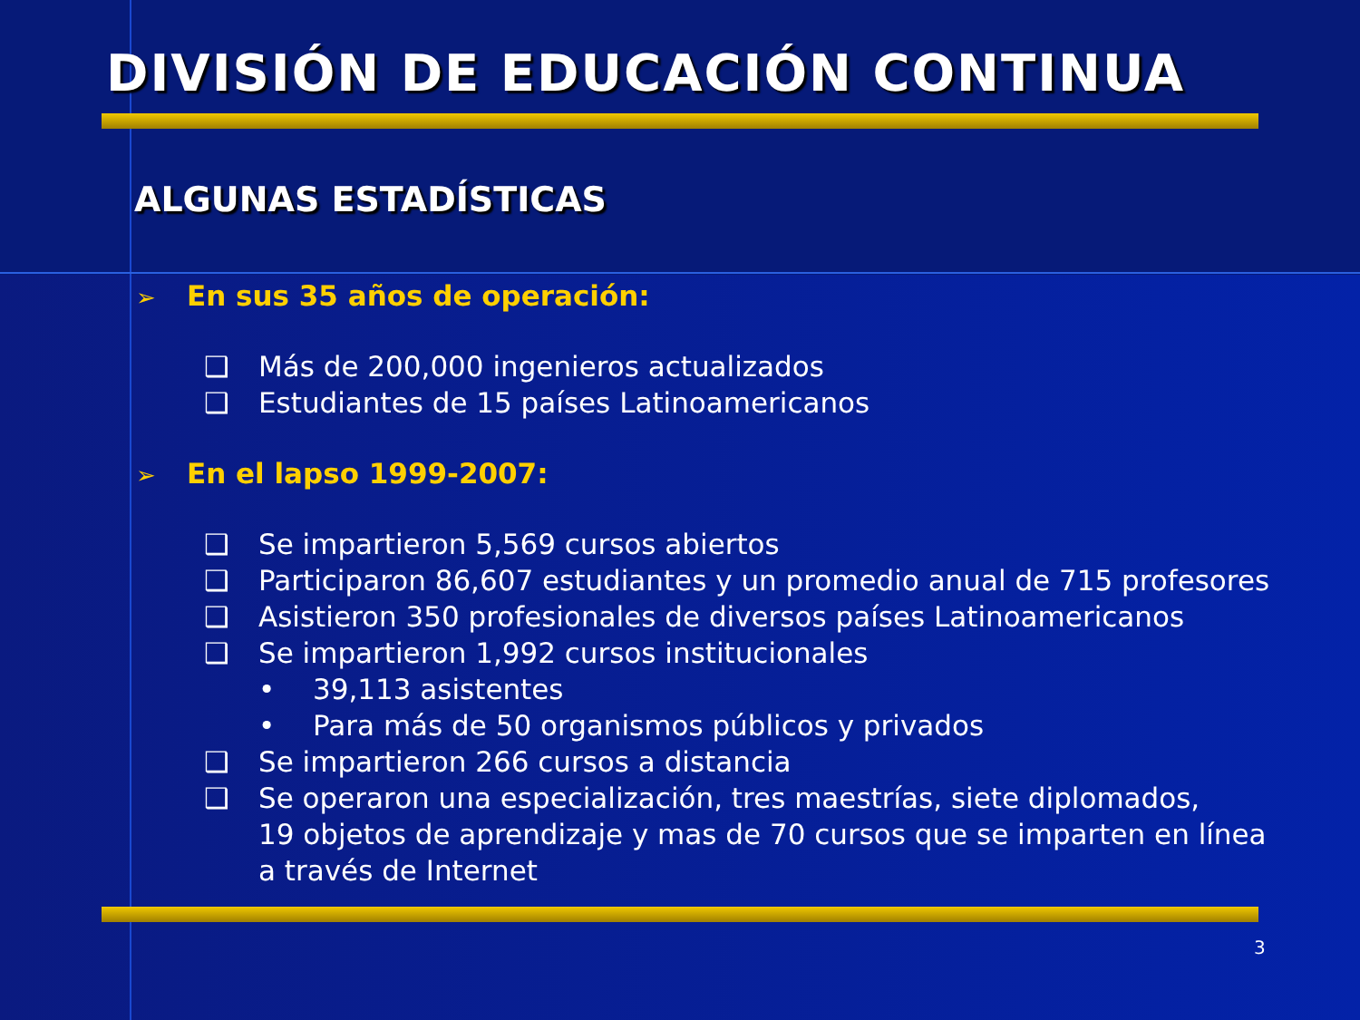DIVISIÓN DE EDUCACIÓN CONTINUA
ALGUNAS ESTADÍSTICAS
➢ En sus 35 años de operación:
❑ Más de 200,000 ingenieros actualizados
❑ Estudiantes de 15 países Latinoamericanos
➢ En el lapso 1999-2007:
❑ Se impartieron 5,569 cursos abiertos
❑ Participaron 86,607 estudiantes y un promedio anual de 715 profesores
❑ Asistieron 350 profesionales de diversos países Latinoamericanos
❑ Se impartieron 1,992 cursos institucionales
• 39,113 asistentes
• Para más de 50 organismos públicos y privados
❑ Se impartieron 266 cursos a distancia
❑ Se operaron una especialización, tres maestrías, siete diplomados,
19 objetos de aprendizaje y mas de 70 cursos que se imparten en línea
a través de Internet
3